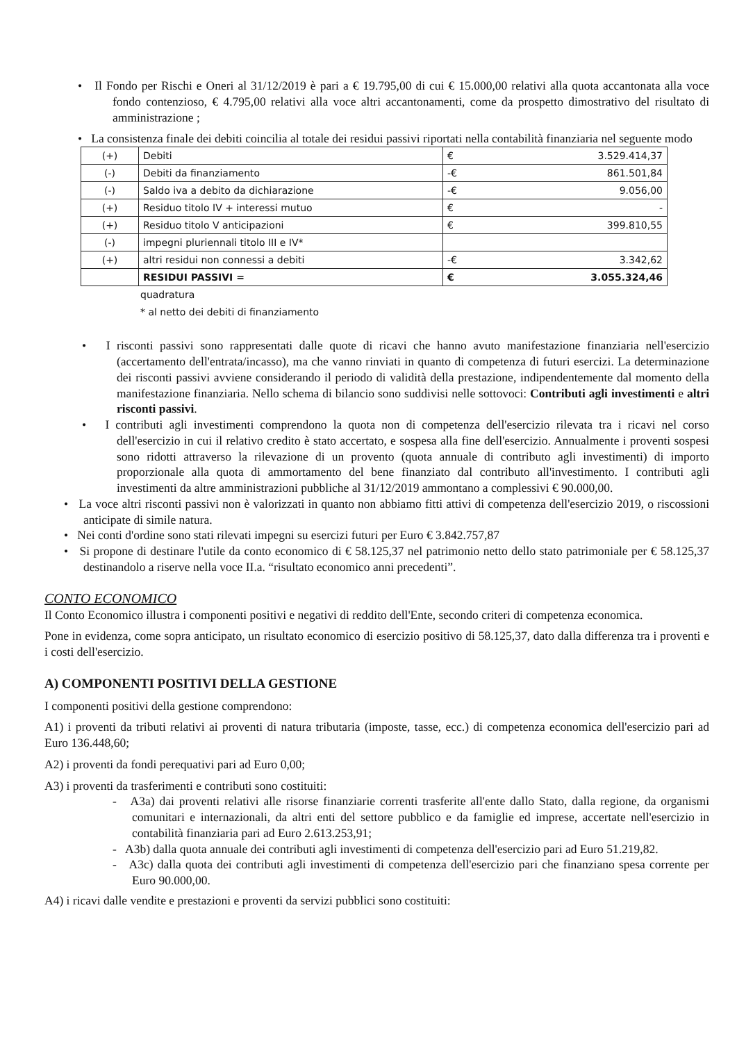• Il Fondo per Rischi e Oneri al 31/12/2019 è pari a € 19.795,00 di cui € 15.000,00 relativi alla quota accantonata alla voce fondo contenzioso, € 4.795,00 relativi alla voce altri accantonamenti, come da prospetto dimostrativo del risultato di amministrazione ;
• La consistenza finale dei debiti coincilia al totale dei residui passivi riportati nella contabilità finanziaria nel seguente modo
| (+) | Debiti | € 3.529.414,37 |
| (-) | Debiti da finanziamento | -€ 861.501,84 |
| (-) | Saldo iva a debito da dichiarazione | -€ 9.056,00 |
| (+) | Residuo titolo IV + interessi mutuo | € - |
| (+) | Residuo titolo V anticipazioni | € 399.810,55 |
| (-) | impegni pluriennali titolo III e IV* | |
| (+) | altri residui non connessi a debiti | -€ 3.342,62 |
| | RESIDUI PASSIVI = | € 3.055.324,46 |
quadratura
* al netto dei debiti di finanziamento
• I risconti passivi sono rappresentati dalle quote di ricavi che hanno avuto manifestazione finanziaria nell'esercizio (accertamento dell'entrata/incasso), ma che vanno rinviati in quanto di competenza di futuri esercizi. La determinazione dei risconti passivi avviene considerando il periodo di validità della prestazione, indipendentemente dal momento della manifestazione finanziaria. Nello schema di bilancio sono suddivisi nelle sottovoci: Contributi agli investimenti e altri risconti passivi.
• I contributi agli investimenti comprendono la quota non di competenza dell'esercizio rilevata tra i ricavi nel corso dell'esercizio in cui il relativo credito è stato accertato, e sospesa alla fine dell'esercizio. Annualmente i proventi sospesi sono ridotti attraverso la rilevazione di un provento (quota annuale di contributo agli investimenti) di importo proporzionale alla quota di ammortamento del bene finanziato dal contributo all'investimento. I contributi agli investimenti da altre amministrazioni pubbliche al 31/12/2019 ammontano a complessivi € 90.000,00.
• La voce altri risconti passivi non è valorizzati in quanto non abbiamo fitti attivi di competenza dell'esercizio 2019, o riscossioni anticipate di simile natura.
• Nei conti d'ordine sono stati rilevati impegni su esercizi futuri per Euro € 3.842.757,87
• Si propone di destinare l'utile da conto economico di € 58.125,37 nel patrimonio netto dello stato patrimoniale per € 58.125,37 destinandolo a riserve nella voce II.a. “risultato economico anni precedenti”.
CONTO ECONOMICO
Il Conto Economico illustra i componenti positivi e negativi di reddito dell'Ente, secondo criteri di competenza economica.
Pone in evidenza, come sopra anticipato, un risultato economico di esercizio positivo di 58.125,37, dato dalla differenza tra i proventi e i costi dell'esercizio.
A) COMPONENTI POSITIVI DELLA GESTIONE
I componenti positivi della gestione comprendono:
A1) i proventi da tributi relativi ai proventi di natura tributaria (imposte, tasse, ecc.) di competenza economica dell'esercizio pari ad Euro 136.448,60;
A2) i proventi da fondi perequativi pari ad Euro 0,00;
A3) i proventi da trasferimenti e contributi sono costituiti:
- A3a) dai proventi relativi alle risorse finanziarie correnti trasferite all'ente dallo Stato, dalla regione, da organismi comunitari e internazionali, da altri enti del settore pubblico e da famiglie ed imprese, accertate nell'esercizio in contabilità finanziaria pari ad Euro 2.613.253,91;
- A3b) dalla quota annuale dei contributi agli investimenti di competenza dell'esercizio pari ad Euro 51.219,82.
- A3c) dalla quota dei contributi agli investimenti di competenza dell'esercizio pari che finanziano spesa corrente per Euro 90.000,00.
A4) i ricavi dalle vendite e prestazioni e proventi da servizi pubblici sono costituiti: